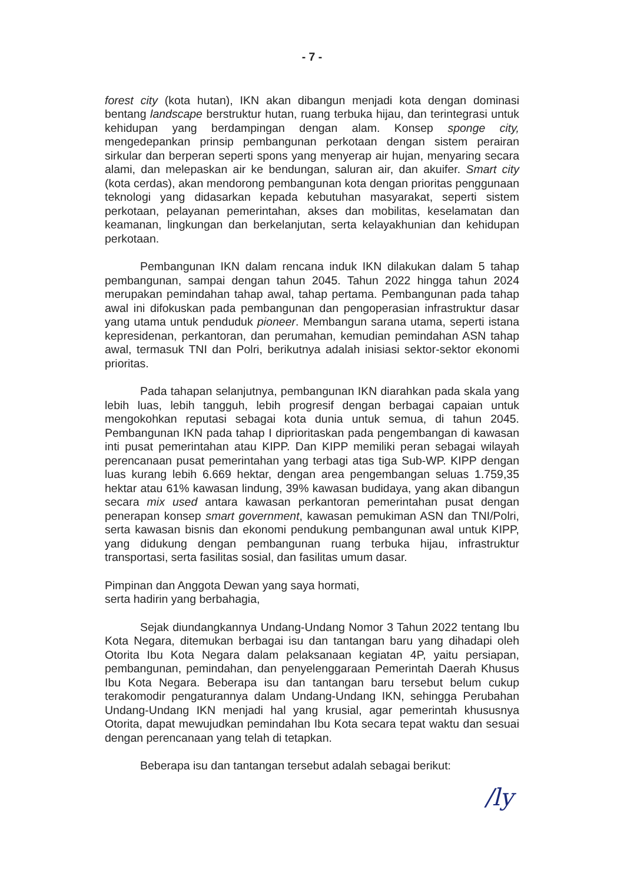- 7 -
forest city (kota hutan), IKN akan dibangun menjadi kota dengan dominasi bentang landscape berstruktur hutan, ruang terbuka hijau, dan terintegrasi untuk kehidupan yang berdampingan dengan alam. Konsep sponge city, mengedepankan prinsip pembangunan perkotaan dengan sistem perairan sirkular dan berperan seperti spons yang menyerap air hujan, menyaring secara alami, dan melepaskan air ke bendungan, saluran air, dan akuifer. Smart city (kota cerdas), akan mendorong pembangunan kota dengan prioritas penggunaan teknologi yang didasarkan kepada kebutuhan masyarakat, seperti sistem perkotaan, pelayanan pemerintahan, akses dan mobilitas, keselamatan dan keamanan, lingkungan dan berkelanjutan, serta kelayakhunian dan kehidupan perkotaan.
Pembangunan IKN dalam rencana induk IKN dilakukan dalam 5 tahap pembangunan, sampai dengan tahun 2045. Tahun 2022 hingga tahun 2024 merupakan pemindahan tahap awal, tahap pertama. Pembangunan pada tahap awal ini difokuskan pada pembangunan dan pengoperasian infrastruktur dasar yang utama untuk penduduk pioneer. Membangun sarana utama, seperti istana kepresidenan, perkantoran, dan perumahan, kemudian pemindahan ASN tahap awal, termasuk TNI dan Polri, berikutnya adalah inisiasi sektor-sektor ekonomi prioritas.
Pada tahapan selanjutnya, pembangunan IKN diarahkan pada skala yang lebih luas, lebih tangguh, lebih progresif dengan berbagai capaian untuk mengokohkan reputasi sebagai kota dunia untuk semua, di tahun 2045. Pembangunan IKN pada tahap I diprioritaskan pada pengembangan di kawasan inti pusat pemerintahan atau KIPP. Dan KIPP memiliki peran sebagai wilayah perencanaan pusat pemerintahan yang terbagi atas tiga Sub-WP. KIPP dengan luas kurang lebih 6.669 hektar, dengan area pengembangan seluas 1.759,35 hektar atau 61% kawasan lindung, 39% kawasan budidaya, yang akan dibangun secara mix used antara kawasan perkantoran pemerintahan pusat dengan penerapan konsep smart government, kawasan pemukiman ASN dan TNI/Polri, serta kawasan bisnis dan ekonomi pendukung pembangunan awal untuk KIPP, yang didukung dengan pembangunan ruang terbuka hijau, infrastruktur transportasi, serta fasilitas sosial, dan fasilitas umum dasar.
Pimpinan dan Anggota Dewan yang saya hormati,
serta hadirin yang berbahagia,
Sejak diundangkannya Undang-Undang Nomor 3 Tahun 2022 tentang Ibu Kota Negara, ditemukan berbagai isu dan tantangan baru yang dihadapi oleh Otorita Ibu Kota Negara dalam pelaksanaan kegiatan 4P, yaitu persiapan, pembangunan, pemindahan, dan penyelenggaraan Pemerintah Daerah Khusus Ibu Kota Negara. Beberapa isu dan tantangan baru tersebut belum cukup terakomodir pengaturannya dalam Undang-Undang IKN, sehingga Perubahan Undang-Undang IKN menjadi hal yang krusial, agar pemerintah khususnya Otorita, dapat mewujudkan pemindahan Ibu Kota secara tepat waktu dan sesuai dengan perencanaan yang telah di tetapkan.
Beberapa isu dan tantangan tersebut adalah sebagai berikut:
/ly